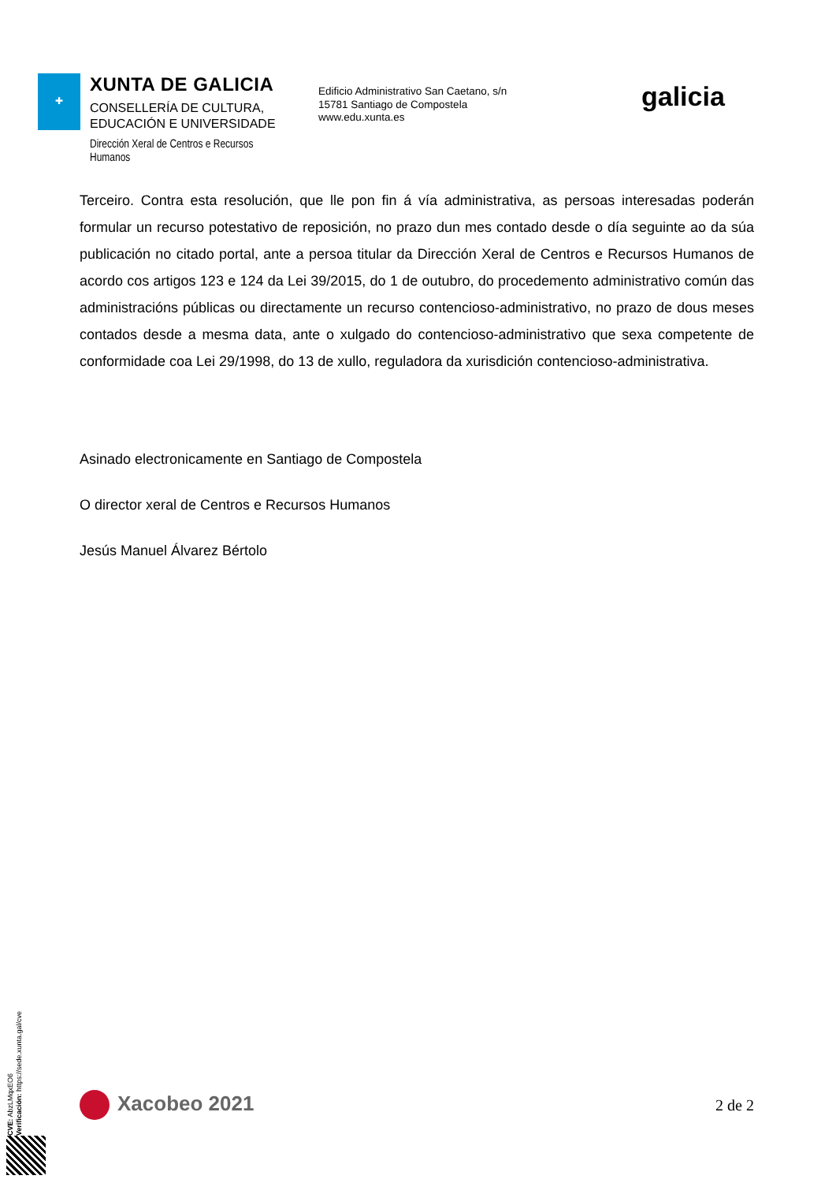✚
XUNTA DE GALICIA
CONSELLERÍA DE CULTURA,
EDUCACIÓN E UNIVERSIDADE
Dirección Xeral de Centros e Recursos Humanos
Edificio Administrativo San Caetano, s/n
15781 Santiago de Compostela
www.edu.xunta.es
galicia
Terceiro. Contra esta resolución, que lle pon fin á vía administrativa, as persoas interesadas poderán formular un recurso potestativo de reposición, no prazo dun mes contado desde o día seguinte ao da súa publicación no citado portal, ante a persoa titular da Dirección Xeral de Centros e Recursos Humanos de acordo cos artigos 123 e 124 da Lei 39/2015, do 1 de outubro, do procedemento administrativo común das administracións públicas ou directamente un recurso contencioso-administrativo, no prazo de dous meses contados desde a mesma data, ante o xulgado do contencioso-administrativo que sexa competente de conformidade coa Lei 29/1998, do 13 de xullo, reguladora da xurisdición contencioso-administrativa.
Asinado electronicamente en Santiago de Compostela
O director xeral de Centros e Recursos Humanos
Jesús Manuel Álvarez Bértolo
CVE: AbzLMqxEO6
Verificación: https://sede.xunta.gal/cve
Xacobeo 2021
2 de 2